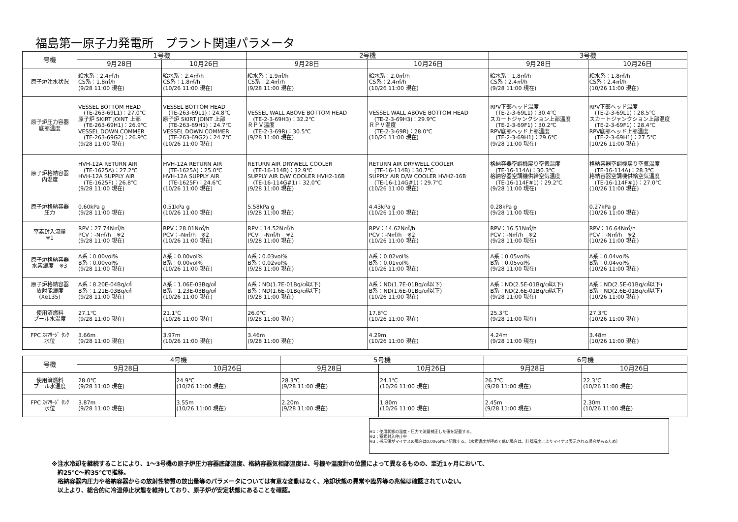福島第一原子力発電所　プラント関連パラメータ
| 号機 | 1号機 | | 2号機 | | 3号機 | |
| --- | --- | --- | --- | --- | --- | --- |
| | 9月28日 | 10月26日 | 9月28日 | 10月26日 | 9月28日 | 10月26日 |
| 原子炉注水状況 | 給水系：2.4㎥/h CS系：1.8㎥/h (9/28 11:00 現在) | 給水系：2.4㎥/h CS系：1.8㎥/h (10/26 11:00 現在) | 給水系：1.9㎥/h CS系：2.4㎥/h (9/28 11:00 現在) | 給水系：2.0㎥/h CS系：2.4㎥/h (10/26 11:00 現在) | 給水系：1.8㎥/h CS系：2.4㎥/h (9/28 11:00 現在) | 給水系：1.8㎥/h CS系：2.4㎥/h (10/26 11:00 現在) |
| 原子炉圧力容器 底部温度 | VESSEL BOTTOM HEAD (TE-263-69L1)：27.0℃ 原子炉 SKIRT JOINT 上部 (TE-263-69H1)：26.9℃ VESSEL DOWN COMMER (TE-263-69G2)：26.9℃ (9/28 11:00 現在) | VESSEL BOTTOM HEAD (TE-263-69L1)：24.8℃ 原子炉 SKIRT JOINT 上部 (TE-263-69H1)：24.7℃ VESSEL DOWN COMMER (TE-263-69G2)：24.7℃ (10/26 11:00 現在) | VESSEL WALL ABOVE BOTTOM HEAD (TE-2-3-69H3)：32.2℃ ＲＰＶ温度 (TE-2-3-69R)：30.5℃ (9/28 11:00 現在) | VESSEL WALL ABOVE BOTTOM HEAD (TE-2-3-69H3)：29.9℃ ＲＰＶ温度 (TE-2-3-69R)：28.0℃ (10/26 11:00 現在) | RPV下部ヘッド温度 (TE-2-3-69L1)：30.4℃ スカートジャンクション上部温度 (TE-2-3-69F1)：30.2℃ RPV底部ヘッド上部温度 (TE-2-3-69H1)：29.6℃ (9/28 11:00 現在) | RPV下部ヘッド温度 (TE-2-3-69L1)：28.5℃ スカートジャンクション上部温度 (TE-2-3-69F1)：28.4℃ RPV底部ヘッド上部温度 (TE-2-3-69H1)：27.5℃ (10/26 11:00 現在) |
| 原子炉格納容器 内温度 | HVH-12A RETURN AIR (TE-1625A)：27.2℃ HVH-12A SUPPLY AIR (TE-1625F)：26.8℃ (9/28 11:00 現在) | HVH-12A RETURN AIR (TE-1625A)：25.0℃ HVH-12A SUPPLY AIR (TE-1625F)：24.6℃ (10/26 11:00 現在) | RETURN AIR DRYWELL COOLER (TE-16-114B)：32.9℃ SUPPLY AIR D/W COOLER HVH2-16B (TE-16-114G#1)：32.0℃ (9/28 11:00 現在) | RETURN AIR DRYWELL COOLER (TE-16-114B)：30.7℃ SUPPLY AIR D/W COOLER HVH2-16B (TE-16-114G#1)：29.7℃ (10/26 11:00 現在) | 格納容器空調機戻り空気温度 (TE-16-114A)：30.3℃ 格納容器空調機供給空気温度 (TE-16-114F#1)：29.2℃ (9/28 11:00 現在) | 格納容器空調機戻り空気温度 (TE-16-114A)：28.3℃ 格納容器空調機供給空気温度 (TE-16-114F#1)：27.0℃ (10/26 11:00 現在) |
| 原子炉格納容器 圧力 | 0.60kPa g (9/28 11:00 現在) | 0.51kPa g (10/26 11:00 現在) | 5.58kPa g (9/28 11:00 現在) | 4.43kPa g (10/26 11:00 現在) | 0.28kPa g (9/28 11:00 現在) | 0.27kPa g (10/26 11:00 現在) |
| 窒素封入流量 ※1 | RPV：27.74N㎥/h PCV：-N㎥/h ※2 (9/28 11:00 現在) | RPV：28.01N㎥/h PCV：-N㎥/h ※2 (10/26 11:00 現在) | RPV：14.52N㎥/h PCV：-N㎥/h ※2 (9/28 11:00 現在) | RPV：14.62N㎥/h PCV：-N㎥/h ※2 (10/26 11:00 現在) | RPV：16.51N㎥/h PCV：-N㎥/h ※2 (9/28 11:00 現在) | RPV：16.64N㎥/h PCV：-N㎥/h ※2 (10/26 11:00 現在) |
| 原子炉格納容器 水素濃度 ※3 | A系：0.00vol% B系：0.00vol% (9/28 11:00 現在) | A系：0.00vol% B系：0.00vol% (10/26 11:00 現在) | A系：0.03vol% B系：0.02vol% (9/28 11:00 現在) | A系：0.02vol% B系：0.01vol% (10/26 11:00 現在) | A系：0.05vol% B系：0.05vol% (9/28 11:00 現在) | A系：0.04vol% B系：0.04vol% (10/26 11:00 現在) |
| 原子炉格納容器 放射能濃度 (Xe135) | A系：8.20E-04Bq/㎤ B系：1.21E-03Bq/㎤ (9/28 11:00 現在) | A系：1.06E-03Bq/㎤ B系：1.23E-03Bq/㎤ (10/26 11:00 現在) | A系：ND(1.7E-01Bq/㎤以下) B系：ND(1.6E-01Bq/㎤以下) (9/28 11:00 現在) | A系：ND(1.7E-01Bq/㎤以下) B系：ND(1.6E-01Bq/㎤以下) (10/26 11:00 現在) | A系：ND(2.5E-01Bq/㎤以下) B系：ND(2.6E-01Bq/㎤以下) (9/28 11:00 現在) | A系：ND(2.5E-01Bq/㎤以下) B系：ND(2.6E-01Bq/㎤以下) (10/26 11:00 現在) |
| 使用済燃料 プール水温度 | 27.1℃ (9/28 11:00 現在) | 21.1℃ (10/26 11:00 現在) | 26.0℃ (9/28 11:00 現在) | 17.8℃ (10/26 11:00 現在) | 25.3℃ (9/28 11:00 現在) | 27.3℃ (10/26 11:00 現在) |
| FPC ｽｷﾏｻｰｼﾞ ﾀﾝｸ 水位 | 3.66m (9/28 11:00 現在) | 3.97m (10/26 11:00 現在) | 3.46m (9/28 11:00 現在) | 4.29m (10/26 11:00 現在) | 4.24m (9/28 11:00 現在) | 3.48m (10/26 11:00 現在) |
| 号機 | 4号機 | | 5号機 | | 6号機 | |
| --- | --- | --- | --- | --- | --- | --- |
| | 9月28日 | 10月26日 | 9月28日 | 10月26日 | 9月28日 | 10月26日 |
| 使用済燃料 プール水温度 | 28.0℃ (9/28 11:00 現在) | 24.9℃ (10/26 11:00 現在) | 28.3℃ (9/28 11:00 現在) | 24.1℃ (10/26 11:00 現在) | 26.7℃ (9/28 11:00 現在) | 22.3℃ (10/26 11:00 現在) |
| FPC ｽｷﾏｻｰｼﾞ ﾀﾝｸ 水位 | 3.87m (9/28 11:00 現在) | 3.55m (10/26 11:00 現在) | 2.20m (9/28 11:00 現在) | 1.80m (10/26 11:00 現在) | 2.45m (9/28 11:00 現在) | 2.30m (10/26 11:00 現在) |
※1：使用状態の温度・圧力で流量補正した値を記載する。
※2：窒素封入停止中
※3：指示値がマイナスの場合は0.00vol%と記載する。（水素濃度が極めて低い場合は、計器精度によりマイナス表示される場合があるため）
※注水冷却を継続することにより、1～3号機の原子炉圧力容器底部温度、格納容器気相部温度は、号機や温度計の位置によって異なるものの、至近1ヶ月において、
　約25℃～約35℃で推移。
　格納容器内圧力や格納容器からの放射性物質の放出量等のパラメータについては有意な変動はなく、冷却状態の異常や臨界等の兆候は確認されていない。
　以上より、総合的に冷温停止状態を維持しており、原子炉が安定状態にあることを確認。